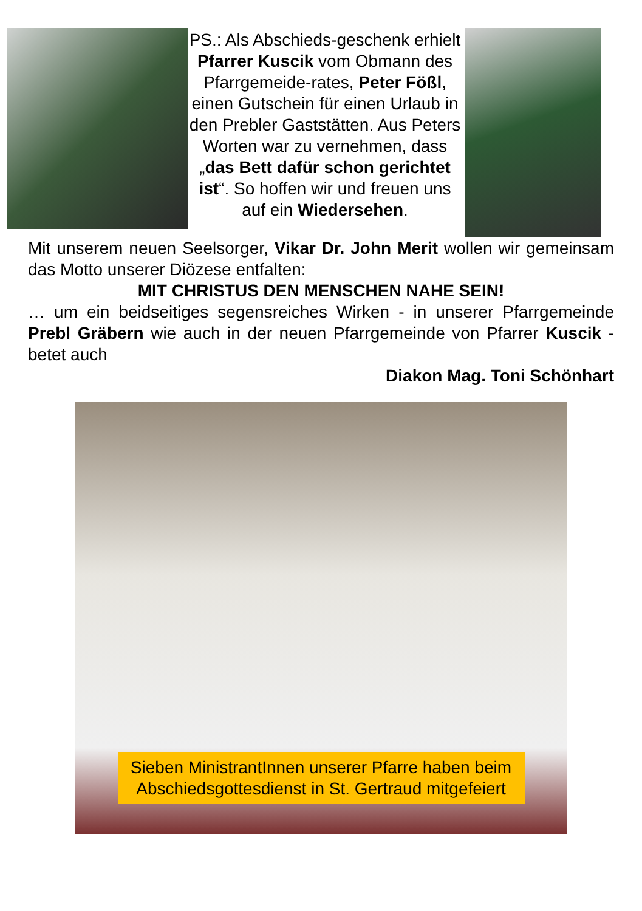PS.: Als Abschieds-geschenk erhielt Pfarrer Kuscik vom Obmann des Pfarrgemeide-rates, Peter Fößl, einen Gutschein für einen Urlaub in den Prebler Gaststätten. Aus Peters Worten war zu vernehmen, dass „das Bett dafür schon gerichtet ist“. So hoffen wir und freuen uns auf ein Wiedersehen.
Mit unserem neuen Seelsorger, Vikar Dr. John Merit wollen wir gemeinsam das Motto unserer Diözese entfalten:
MIT CHRISTUS DEN MENSCHEN NAHE SEIN!
… um ein beidseitiges segensreiches Wirken - in unserer Pfarrgemeinde Prebl Gräbern wie auch in der neuen Pfarrgemeinde von Pfarrer Kuscik - betet auch
Diakon Mag. Toni Schönhart
Sieben MinistrantInnen unserer Pfarre haben beim Abschiedsgottesdienst in St. Gertraud mitgefeiert